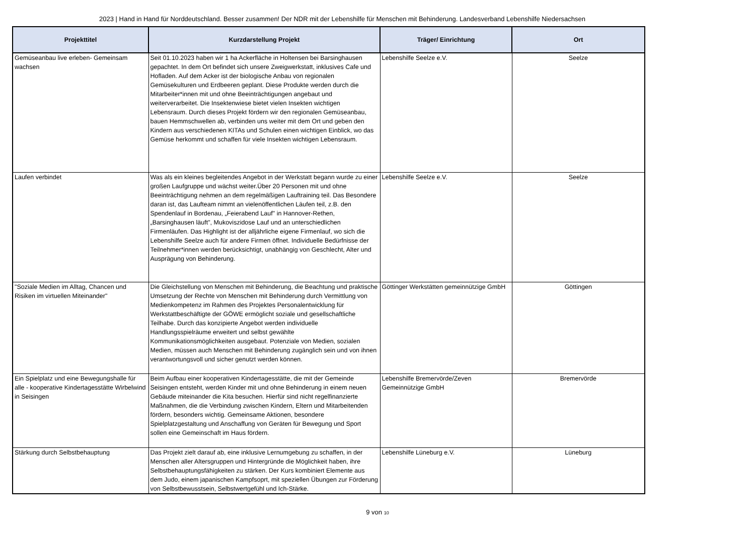2023 | Hand in Hand für Norddeutschland. Besser zusammen! Der NDR mit der Lebenshilfe für Menschen mit Behinderung. Landesverband Lebenshilfe Niedersachsen
| Projekttitel | Kurzdarstellung Projekt | Träger/ Einrichtung | Ort |
| --- | --- | --- | --- |
| Gemüseanbau live erleben- Gemeinsam wachsen | Seit 01.10.2023 haben wir 1 ha Ackerfläche in Holtensen bei Barsinghausen gepachtet. In dem Ort befindet sich unsere Zweigwerkstatt, inklusives Cafe und Hofladen. Auf dem Acker ist der biologische Anbau von regionalen Gemüsekulturen und Erdbeeren geplant. Diese Produkte werden durch die Mitarbeiter*innen mit und ohne Beeinträchtigungen angebaut und weiterverarbeitet. Die Insektenwiese bietet vielen Insekten wichtigen Lebensraum. Durch dieses Projekt fördern wir den regionalen Gemüseanbau, bauen Hemmschwellen ab, verbinden uns weiter mit dem Ort und geben den Kindern aus verschiedenen KITAs und Schulen einen wichtigen Einblick, wo das Gemüse herkommt und schaffen für viele Insekten wichtigen Lebensraum. | Lebenshilfe Seelze e.V. | Seelze |
| Laufen verbindet | Was als ein kleines begleitendes Angebot in der Werkstatt begann wurde zu einer großen Laufgruppe und wächst weiter.Über 20 Personen mit und ohne Beeinträchtigung nehmen an dem regelmäßigen Lauftraining teil. Das Besondere daran ist, das Laufteam nimmt an vielenöffentlichen Läufen teil, z.B. den Spendenlauf in Bordenau, „Feierabend Lauf" in Hannover-Rethen, „Barsinghausen läuft", Mukoviszidose Lauf und an unterschiedlichen Firmenläufen. Das Highlight ist der alljährliche eigene Firmenlauf, wo sich die Lebenshilfe Seelze auch für andere Firmen öffnet. Individuelle Bedürfnisse der Teilnehmer*innen werden berücksichtigt, unabhängig von Geschlecht, Alter und Ausprägung von Behinderung. | Lebenshilfe Seelze e.V. | Seelze |
| "Soziale Medien im Alltag, Chancen und Risiken im virtuellen Miteinander" | Die Gleichstellung von Menschen mit Behinderung, die Beachtung und praktische Umsetzung der Rechte von Menschen mit Behinderung durch Vermittlung von Medienkompetenz im Rahmen des Projektes Personalentwicklung für Werkstattbeschäftigte der GÖWE ermöglicht soziale und gesellschaftliche Teilhabe. Durch das konzipierte Angebot werden individuelle Handlungsspielräume erweitert und selbst gewählte Kommunikationsmöglichkeiten ausgebaut. Potenziale von Medien, sozialen Medien, müssen auch Menschen mit Behinderung zugänglich sein und von ihnen verantwortungsvoll und sicher genutzt werden können. | Göttinger Werkstätten gemeinnützige GmbH | Göttingen |
| Ein Spielplatz und eine Bewegungshalle für alle - kooperative Kindertagesstätte Wirbelwind in Seisingen | Beim Aufbau einer kooperativen Kindertagesstätte, die mit der Gemeinde Seisingen entsteht, werden Kinder mit und ohne Behinderung in einem neuen Gebäude miteinander die Kita besuchen. Hierfür sind nicht regelfinanzierte Maßnahmen, die die Verbindung zwischen Kindern, Eltern und Mitarbeitenden fördern, besonders wichtig. Gemeinsame Aktionen, besondere Spielplatzgestaltung und Anschaffung von Geräten für Bewegung und Sport sollen eine Gemeinschaft im Haus fördern. | Lebenshilfe Bremervörde/Zeven Gemeinnützige GmbH | Bremervörde |
| Stärkung durch Selbstbehauptung | Das Projekt zielt darauf ab, eine inklusive Lernumgebung zu schaffen, in der Menschen aller Altersgruppen und Hintergründe die Möglichkeit haben, ihre Selbstbehauptungsfähigkeiten zu stärken. Der Kurs kombiniert Elemente aus dem Judo, einem japanischen Kampfsoprt, mit speziellen Übungen zur Förderung von Selbstbewusstsein, Selbstwertgefühl und Ich-Stärke. | Lebenshilfe Lüneburg e.V. | Lüneburg |
9 von 10